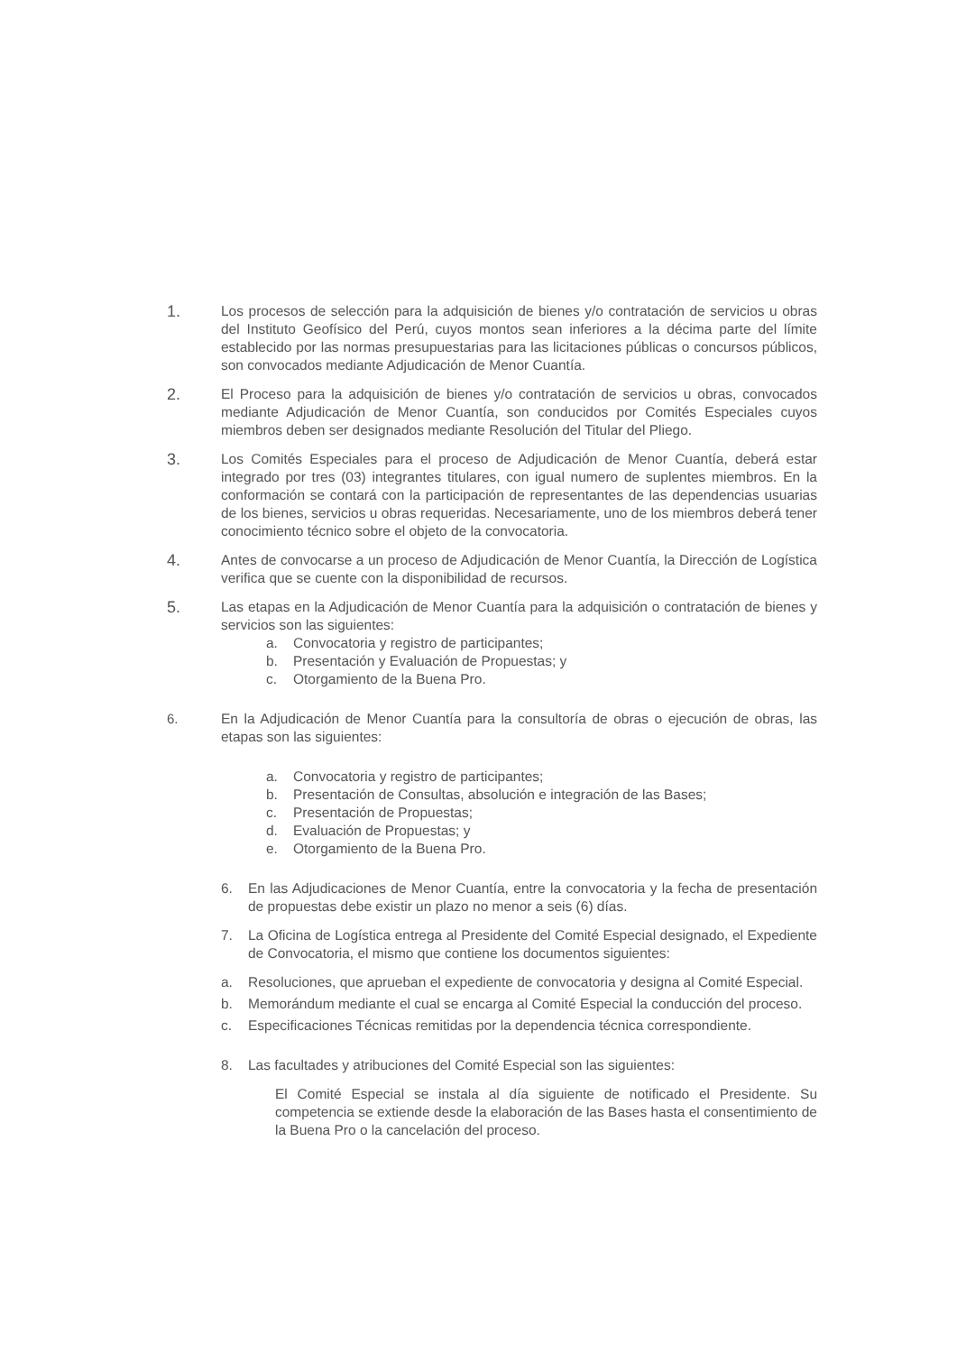1.
Los procesos de selección para la adquisición de bienes y/o contratación de servicios u obras del Instituto Geofísico del Perú, cuyos montos sean inferiores a la décima parte del límite establecido por las normas presupuestarias para las licitaciones públicas o concursos públicos, son convocados mediante Adjudicación de Menor Cuantía.
2.
El Proceso para la adquisición de bienes y/o contratación de servicios u obras, convocados mediante Adjudicación de Menor Cuantía, son conducidos por Comités Especiales cuyos miembros deben ser designados mediante Resolución del Titular del Pliego.
3.
Los Comités Especiales para el proceso de Adjudicación de Menor Cuantía, deberá estar integrado por tres (03) integrantes titulares, con igual numero de suplentes miembros. En la conformación se contará con la participación de representantes de las dependencias usuarias de los bienes, servicios u obras requeridas. Necesariamente, uno de los miembros deberá tener conocimiento técnico sobre el objeto de la convocatoria.
4.
Antes de convocarse a un proceso de Adjudicación de Menor Cuantía, la Dirección de Logística verifica que se cuente con la disponibilidad de recursos.
5.
Las etapas en la Adjudicación de Menor Cuantía para la adquisición o contratación de bienes y servicios son las siguientes:
a. Convocatoria y registro de participantes;
b. Presentación y Evaluación de Propuestas; y
c. Otorgamiento de la Buena Pro.
6. En la Adjudicación de Menor Cuantía para la consultoría de obras o ejecución de obras, las etapas son las siguientes:
a. Convocatoria y registro de participantes;
b. Presentación de Consultas, absolución e integración de las Bases;
c. Presentación de Propuestas;
d. Evaluación de Propuestas; y
e. Otorgamiento de la Buena Pro.
6. En las Adjudicaciones de Menor Cuantía, entre la convocatoria y la fecha de presentación de propuestas debe existir un plazo no menor a seis (6) días.
7. La Oficina de Logística entrega al Presidente del Comité Especial designado, el Expediente de Convocatoria, el mismo que contiene los documentos siguientes:
a. Resoluciones, que aprueban el expediente de convocatoria y designa al Comité Especial.
b. Memorándum mediante el cual se encarga al Comité Especial la conducción del proceso.
c. Especificaciones Técnicas remitidas por la dependencia técnica correspondiente.
8. Las facultades y atribuciones del Comité Especial son las siguientes:
El Comité Especial se instala al día siguiente de notificado el Presidente. Su competencia se extiende desde la elaboración de las Bases hasta el consentimiento de la Buena Pro o la cancelación del proceso.